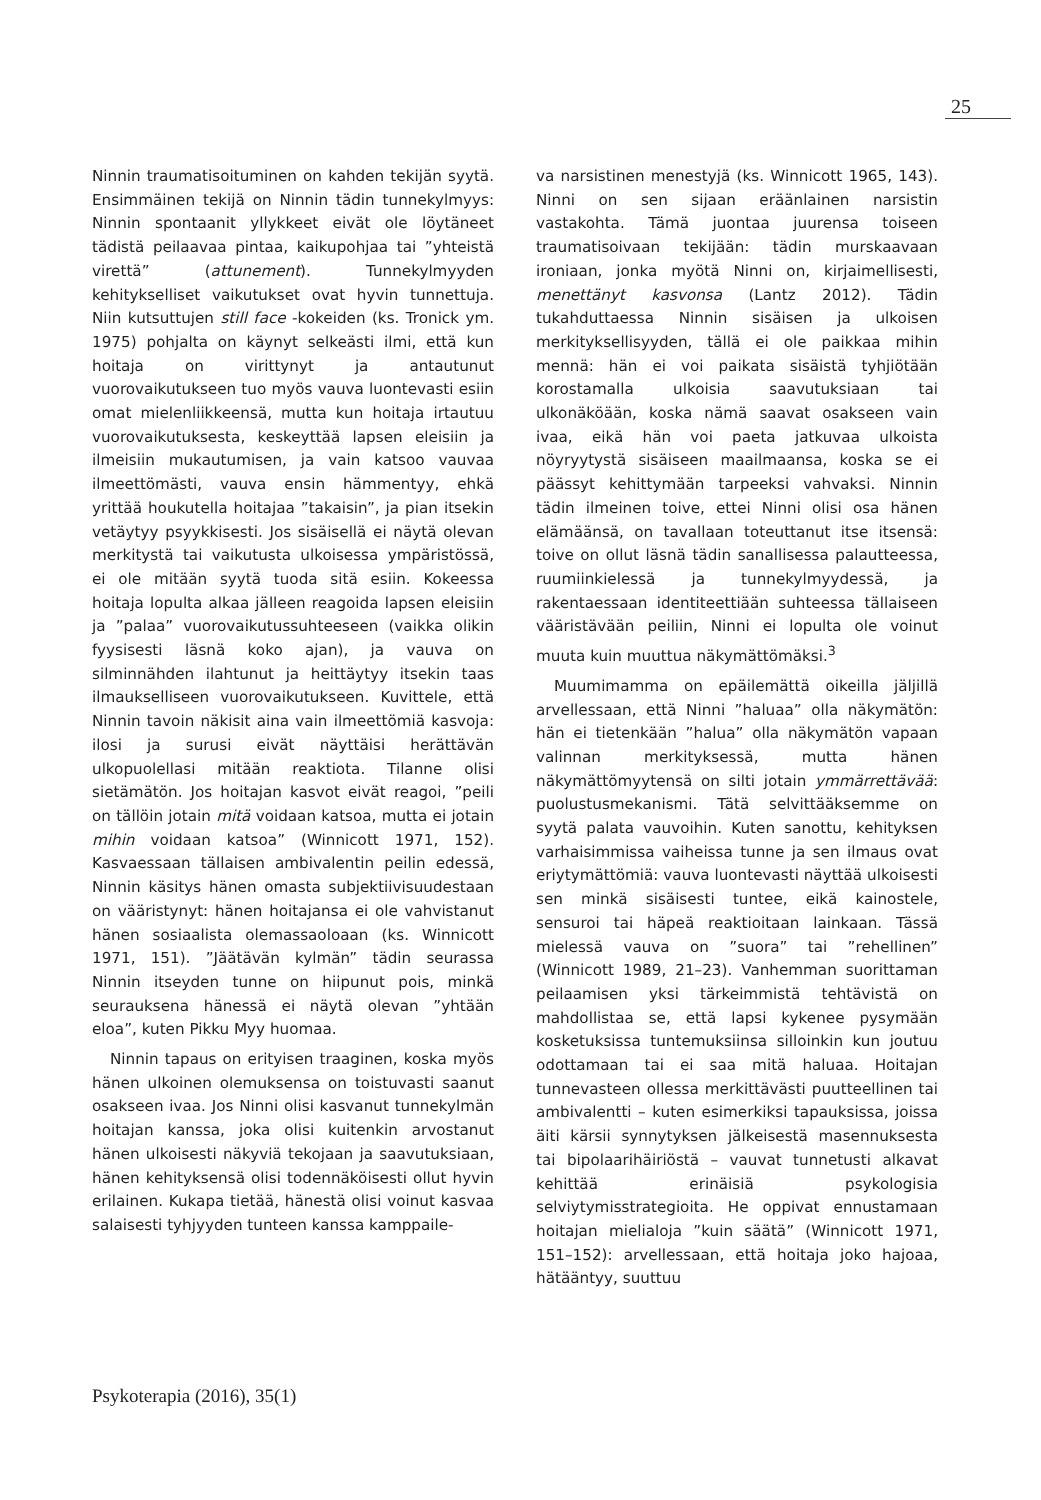25
Ninnin traumatisoituminen on kahden tekijän syytä. Ensimmäinen tekijä on Ninnin tädin tunnekylmyys: Ninnin spontaanit yllykkeet eivät ole löytäneet tädistä peilaavaa pintaa, kaikupohjaa tai ”yhteistä virettä” (attunement). Tunnekylmyyden kehitykselliset vaikutukset ovat hyvin tunnettuja. Niin kutsuttujen still face -kokeiden (ks. Tronick ym. 1975) pohjalta on käynyt selkeästi ilmi, että kun hoitaja on virittynyt ja antautunut vuorovaikutukseen tuo myös vauva luontevasti esiin omat mielenliikkeensä, mutta kun hoitaja irtautuu vuorovaikutuksesta, keskeyttää lapsen eleisiin ja ilmeisiin mukautumisen, ja vain katsoo vauvaa ilmeettömästi, vauva ensin hämmentyy, ehkä yrittää houkutella hoitajaa ”takaisin”, ja pian itsekin vetäytyy psyykkisesti. Jos sisäisellä ei näytä olevan merkitystä tai vaikutusta ulkoisessa ympäristössä, ei ole mitään syytä tuoda sitä esiin. Kokeessa hoitaja lopulta alkaa jälleen reagoida lapsen eleisiin ja ”palaa” vuorovaikutussuhteeseen (vaikka olikin fyysisesti läsnä koko ajan), ja vauva on silminnähden ilahtunut ja heittäytyy itsekin taas ilmaukselliseen vuorovaikutukseen. Kuvittele, että Ninnin tavoin näkisit aina vain ilmeettömiä kasvoja: ilosi ja surusi eivät näyttäisi herättävän ulkopuolellasi mitään reaktiota. Tilanne olisi sietämätön. Jos hoitajan kasvot eivät reagoi, ”peili on tällöin jotain mitä voidaan katsoa, mutta ei jotain mihin voidaan katsoa” (Winnicott 1971, 152). Kasvaessaan tällaisen ambivalentin peilin edessä, Ninnin käsitys hänen omasta subjektiivisuudestaan on vääristynyt: hänen hoitajansa ei ole vahvistanut hänen sosiaalista olemassaoloaan (ks. Winnicott 1971, 151). ”Jäätävän kylmän” tädin seurassa Ninnin itseyden tunne on hiipunut pois, minkä seurauksena hänessä ei näytä olevan ”yhtään eloa”, kuten Pikku Myy huomaa.
Ninnin tapaus on erityisen traaginen, koska myös hänen ulkoinen olemuksensa on toistuvasti saanut osakseen ivaa. Jos Ninni olisi kasvanut tunnekylmän hoitajan kanssa, joka olisi kuitenkin arvostanut hänen ulkoisesti näkyviä tekojaan ja saavutuksiaan, hänen kehityksensä olisi todennäköisesti ollut hyvin erilainen. Kukapa tietää, hänestä olisi voinut kasvaa salaisesti tyhjyyden tunteen kanssa kamppaile-
va narsistinen menestyjä (ks. Winnicott 1965, 143). Ninni on sen sijaan eräänlainen narsistin vastakohta. Tämä juontaa juurensa toiseen traumatisoivaan tekijään: tädin murskaavaan ironiaan, jonka myötä Ninni on, kirjaimellisesti, menettänyt kasvonsa (Lantz 2012). Tädin tukahduttaessa Ninnin sisäisen ja ulkoisen merkityksellisyyden, tällä ei ole paikkaa mihin mennä: hän ei voi paikata sisäistä tyhjiötään korostamalla ulkoisia saavutuksiaan tai ulkonäköään, koska nämä saavat osakseen vain ivaa, eikä hän voi paeta jatkuvaa ulkoista nöyryytystä sisäiseen maailmaansa, koska se ei päässyt kehittymään tarpeeksi vahvaksi. Ninnin tädin ilmeinen toive, ettei Ninni olisi osa hänen elämäänsä, on tavallaan toteuttanut itse itsensä: toive on ollut läsnä tädin sanallisessa palautteessa, ruumiinkielessä ja tunnekylmyydessä, ja rakentaessaan identiteettiään suhteessa tällaiseen vääristävään peiliin, Ninni ei lopulta ole voinut muuta kuin muuttua näkymättömäksi.<sup>3</sup>
Muumimamma on epäilemättä oikeilla jäljillä arvellessaan, että Ninni ”haluaa” olla näkymätön: hän ei tietenkään ”halua” olla näkymätön vapaan valinnan merkityksessä, mutta hänen näkymättömyytensä on silti jotain ymmärrettävää: puolustusmekanismi. Tätä selvittääksemme on syytä palata vauvoihin. Kuten sanottu, kehityksen varhaisimmissa vaiheissa tunne ja sen ilmaus ovat eriytymättömiä: vauva luontevasti näyttää ulkoisesti sen minkä sisäisesti tuntee, eikä kainostele, sensuroi tai häpeä reaktioitaan lainkaan. Tässä mielessä vauva on ”suora” tai ”rehellinen” (Winnicott 1989, 21–23). Vanhemman suorittaman peilaamisen yksi tärkeimmistä tehtävistä on mahdollistaa se, että lapsi kykenee pysymään kosketuksissa tuntemuksiinsa silloinkin kun joutuu odottamaan tai ei saa mitä haluaa. Hoitajan tunnevasteen ollessa merkittävästi puutteellinen tai ambivalentti – kuten esimerkiksi tapauksissa, joissa äiti kärsii synnytyksen jälkeisestä masennuksesta tai bipolaarihäiriöstä – vauvat tunnetusti alkavat kehittää erinäisiä psykologisia selviytymisstrategioita. He oppivat ennustamaan hoitajan mielialoja ”kuin säätä” (Winnicott 1971, 151–152): arvellessaan, että hoitaja joko hajoaa, hätääntyy, suuttuu
Psykoterapia (2016), 35(1)